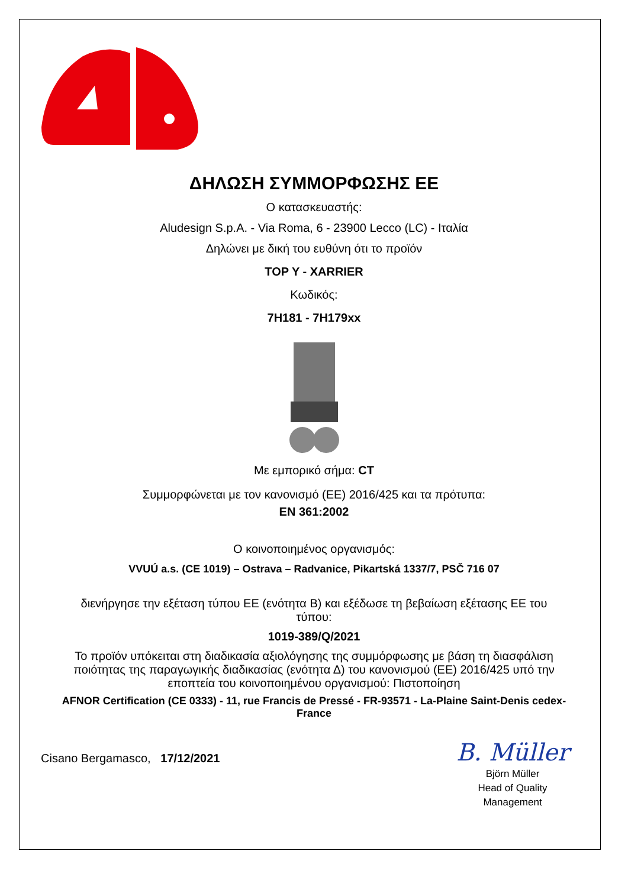ΔΗΛΩΣΗ ΣΥΜΜΟΡΦΩΣΗΣ ΕΕ
Ο κατασκευαστής:
Aludesign S.p.A. - Via Roma, 6 - 23900 Lecco (LC) - Ιταλία
Δηλώνει με δική του ευθύνη ότι το προϊόν
TOP Y - XARRIER
Κωδικός:
7H181 - 7H179xx
Με εμπορικό σήμα: CT
Συμμορφώνεται με τον κανονισμό (ΕΕ) 2016/425 και τα πρότυπα:
EN 361:2002
Ο κοινοποιημένος οργανισμός:
VVUÚ a.s. (CE 1019) – Ostrava – Radvanice, Pikartská 1337/7, PSČ 716 07
διενήργησε την εξέταση τύπου ΕΕ (ενότητα Β) και εξέδωσε τη βεβαίωση εξέτασης ΕΕ του τύπου:
1019-389/Q/2021
Το προϊόν υπόκειται στη διαδικασία αξιολόγησης της συμμόρφωσης με βάση τη διασφάλιση ποιότητας της παραγωγικής διαδικασίας (ενότητα Δ) του κανονισμού (ΕΕ) 2016/425 υπό την εποπτεία του κοινοποιημένου οργανισμού: Πιστοποίηση
AFNOR Certification (CE 0333) - 11, rue Francis de Pressé - FR-93571 - La-Plaine Saint-Denis cedex-France
Cisano Bergamasco, 17/12/2021
B. Müller
Björn Müller
Head of Quality
Management